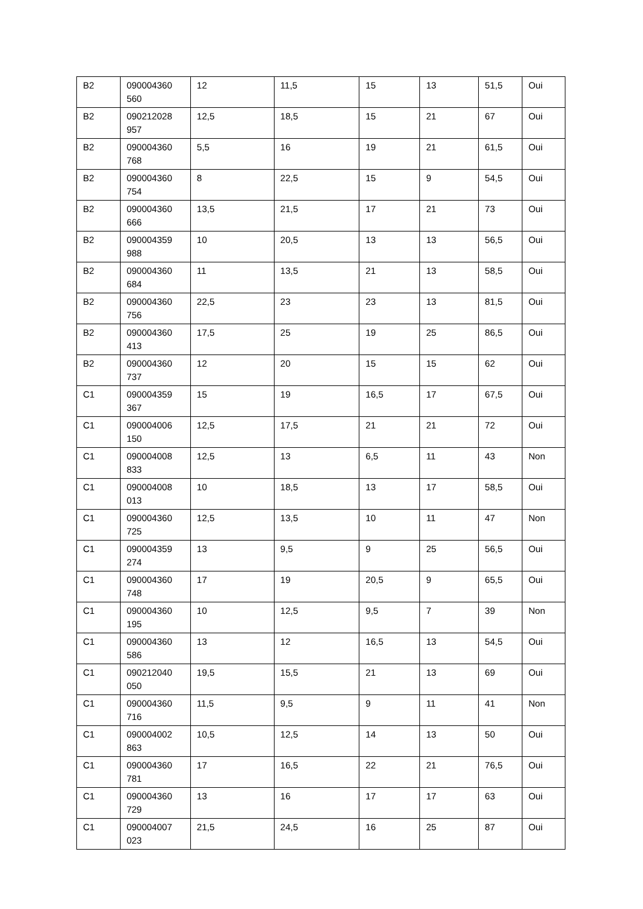| B2 | 090004360 560 | 12 | 11,5 | 15 | 13 | 51,5 | Oui |
| B2 | 090212028 957 | 12,5 | 18,5 | 15 | 21 | 67 | Oui |
| B2 | 090004360 768 | 5,5 | 16 | 19 | 21 | 61,5 | Oui |
| B2 | 090004360 754 | 8 | 22,5 | 15 | 9 | 54,5 | Oui |
| B2 | 090004360 666 | 13,5 | 21,5 | 17 | 21 | 73 | Oui |
| B2 | 090004359 988 | 10 | 20,5 | 13 | 13 | 56,5 | Oui |
| B2 | 090004360 684 | 11 | 13,5 | 21 | 13 | 58,5 | Oui |
| B2 | 090004360 756 | 22,5 | 23 | 23 | 13 | 81,5 | Oui |
| B2 | 090004360 413 | 17,5 | 25 | 19 | 25 | 86,5 | Oui |
| B2 | 090004360 737 | 12 | 20 | 15 | 15 | 62 | Oui |
| C1 | 090004359 367 | 15 | 19 | 16,5 | 17 | 67,5 | Oui |
| C1 | 090004006 150 | 12,5 | 17,5 | 21 | 21 | 72 | Oui |
| C1 | 090004008 833 | 12,5 | 13 | 6,5 | 11 | 43 | Non |
| C1 | 090004008 013 | 10 | 18,5 | 13 | 17 | 58,5 | Oui |
| C1 | 090004360 725 | 12,5 | 13,5 | 10 | 11 | 47 | Non |
| C1 | 090004359 274 | 13 | 9,5 | 9 | 25 | 56,5 | Oui |
| C1 | 090004360 748 | 17 | 19 | 20,5 | 9 | 65,5 | Oui |
| C1 | 090004360 195 | 10 | 12,5 | 9,5 | 7 | 39 | Non |
| C1 | 090004360 586 | 13 | 12 | 16,5 | 13 | 54,5 | Oui |
| C1 | 090212040 050 | 19,5 | 15,5 | 21 | 13 | 69 | Oui |
| C1 | 090004360 716 | 11,5 | 9,5 | 9 | 11 | 41 | Non |
| C1 | 090004002 863 | 10,5 | 12,5 | 14 | 13 | 50 | Oui |
| C1 | 090004360 781 | 17 | 16,5 | 22 | 21 | 76,5 | Oui |
| C1 | 090004360 729 | 13 | 16 | 17 | 17 | 63 | Oui |
| C1 | 090004007 023 | 21,5 | 24,5 | 16 | 25 | 87 | Oui |